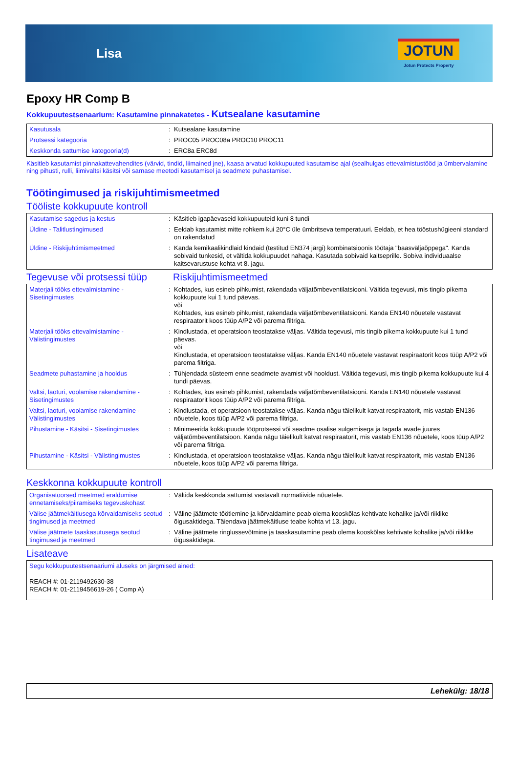Lisa
JOTUN
Jotun Protects Property
Epoxy HR Comp B
Kokkupuutestsenaarium: Kasutamine pinnakatetes - Kutsealane kasutamine
| Kasutusala | : | Kutsealane kasutamine |
| Protsessi kategooria | : | PROC05 PROC08a PROC10 PROC11 |
| Keskkonda sattumise kategooria(d) | : | ERC8a ERC8d |
Käsitleb kasutamist pinnakattevahendites (värvid, tindid, liimained jne), kaasa arvatud kokkupuuted kasutamise ajal (sealhulgas ettevalmistustööd ja ümbervalamine ning pihusti, rulli, liimivaltsi käsitsi või sarnase meetodi kasutamisel ja seadmete puhastamisel.
Töötingimused ja riskijuhtimismeetmed
Tööliste kokkupuute kontroll
| Kasutamise sagedus ja kestus | : | Käsitleb igapäevaseid kokkupuuteid kuni 8 tundi |
| Üldine - Talitlustingimused | : | Eeldab kasutamist mitte rohkem kui 20°C üle ümbritseva temperatuuri. Eeldab, et hea tööstushügieeni standard on rakendatud |
| Üldine - Riskijuhtimismeetmed | : | Kanda kemikaalikindlaid kindaid (testitud EN374 järgi) kombinatsioonis töötaja "baasväljaõppega". Kanda sobivaid tunkesid, et vältida kokkupuudet nahaga. Kasutada sobivaid kaitseprille. Sobiva individuaalse kaitsevarustuse kohta vt 8. jagu. |
Tegevuse või protsessi tüüp
Riskijuhtimismeetmed
| Materjali tööks ettevalmistamine - Sisetingimustes | : | Kohtades, kus esineb pihkumist, rakendada väljatõmbeventilatsiooni. Vältida tegevusi, mis tingib pikema kokkupuute kui 1 tund päevas. või Kohtades, kus esineb pihkumist, rakendada väljatõmbeventilatsiooni. Kanda EN140 nõuetele vastavat respiraatorit koos tüüp A/P2 või parema filtriga. |
| Materjali tööks ettevalmistamine - Välistingimustes | : | Kindlustada, et operatsioon teostatakse väljas. Vältida tegevusi, mis tingib pikema kokkupuute kui 1 tund päevas. või Kindlustada, et operatsioon teostatakse väljas. Kanda EN140 nõuetele vastavat respiraatorit koos tüüp A/P2 või parema filtriga. |
| Seadmete puhastamine ja hooldus | : | Tühjendada süsteem enne seadmete avamist või hooldust. Vältida tegevusi, mis tingib pikema kokkupuute kui 4 tundi päevas. |
| Valtsi, laoturi, voolamise rakendamine - Sisetingimustes | : | Kohtades, kus esineb pihkumist, rakendada väljatõmbeventilatsiooni. Kanda EN140 nõuetele vastavat respiraatorit koos tüüp A/P2 või parema filtriga. |
| Valtsi, laoturi, voolamise rakendamine - Välistingimustes | : | Kindlustada, et operatsioon teostatakse väljas. Kanda nägu täielikult katvat respiraatorit, mis vastab EN136 nõuetele, koos tüüp A/P2 või parema filtriga. |
| Pihustamine - Käsitsi - Sisetingimustes | : | Minimeerida kokkupuude tööprotsessi või seadme osalise sulgemisega ja tagada avade juures väljatõmbeventilatsioon. Kanda nägu täielikult katvat respiraatorit, mis vastab EN136 nõuetele, koos tüüp A/P2 või parema filtriga. |
| Pihustamine - Käsitsi - Välistingimustes | : | Kindlustada, et operatsioon teostatakse väljas. Kanda nägu täielikult katvat respiraatorit, mis vastab EN136 nõuetele, koos tüüp A/P2 või parema filtriga. |
Keskkonna kokkupuute kontroll
| Organisatoorsed meetmed eraldumise ennetamiseks/piiramiseks tegevuskohast | : | Vältida keskkonda sattumist vastavalt normatiivide nõuetele. |
| Välise jäätmekäitlusega kõrvaldamiseks seotud tingimused ja meetmed | : | Väline jäätmete töötlemine ja kõrvaldamine peab olema kooskõlas kehtivate kohalike ja/või riiklike õigusaktidega. Täiendava jäätmekäitluse teabe kohta vt 13. jagu. |
| Välise jäätmete taaskasutusega seotud tingimused ja meetmed | : | Väline jäätmete ringlussevõtmine ja taaskasutamine peab olema kooskõlas kehtivate kohalike ja/või riiklike õigusaktidega. |
Lisateave
| Segu kokkupuutestsenaariumi aluseks on järgmised ained: REACH #: 01-2119492630-38 REACH #: 01-2119456619-26 ( Comp A) |
Lehekülg: 18/18